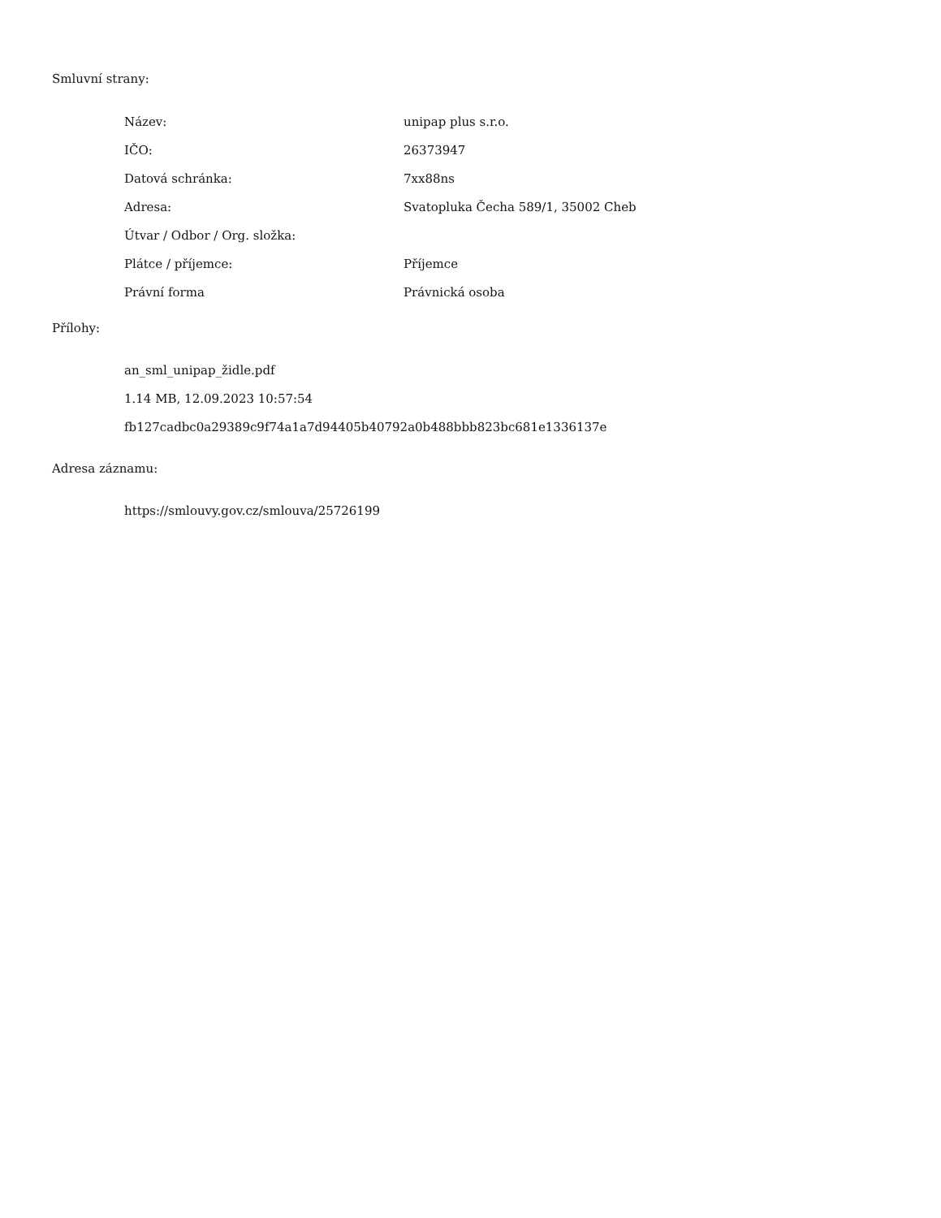Smluvní strany:
| Název: | unipap plus s.r.o. |
| IČO: | 26373947 |
| Datová schránka: | 7xx88ns |
| Adresa: | Svatopluka Čecha 589/1, 35002 Cheb |
| Útvar / Odbor / Org. složka: | |
| Plátce / příjemce: | Příjemce |
| Právní forma | Právnická osoba |
Přílohy:
an_sml_unipap_židle.pdf
1.14 MB, 12.09.2023 10:57:54
fb127cadbc0a29389c9f74a1a7d94405b40792a0b488bbb823bc681e1336137e
Adresa záznamu:
https://smlouvy.gov.cz/smlouva/25726199